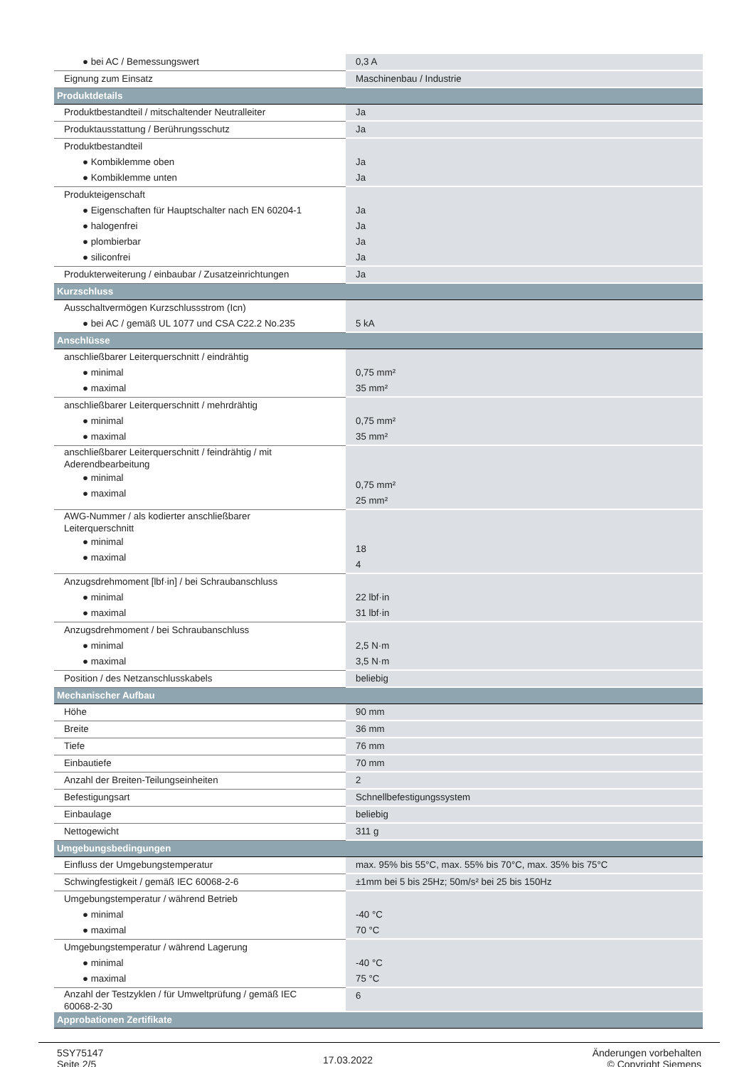| ● bei AC / Bemessungswert | 0,3 A |
| Eignung zum Einsatz | Maschinenbau / Industrie |
| Produktdetails | |
| Produktbestandteil / mitschaltender Neutralleiter | Ja |
| Produktausstattung / Berührungsschutz | Ja |
| Produktbestandteil ● Kombiklemme oben ● Kombiklemme unten | Ja Ja |
| Produkteigenschaft ● Eigenschaften für Hauptschalter nach EN 60204-1 ● halogenfrei ● plombierbar ● siliconfrei | Ja Ja Ja Ja |
| Produkterweiterung / einbaubar / Zusatzeinrichtungen | Ja |
| Kurzschluss | |
| Ausschaltvermögen Kurzschlussstrom (Icn) ● bei AC / gemäß UL 1077 und CSA C22.2 No.235 | 5 kA |
| Anschlüsse | |
| anschließbarer Leiterquerschnitt / eindrähtig ● minimal ● maximal | 0,75 mm² 35 mm² |
| anschließbarer Leiterquerschnitt / mehrdrähtig ● minimal ● maximal | 0,75 mm² 35 mm² |
| anschließbarer Leiterquerschnitt / feindrähtig / mit Aderendbearbeitung ● minimal ● maximal | 0,75 mm² 25 mm² |
| AWG-Nummer / als kodierter anschließbarer Leiterquerschnitt ● minimal ● maximal | 18 4 |
| Anzugsdrehmoment [lbf·in] / bei Schraubanschluss ● minimal ● maximal | 22 lbf·in 31 lbf·in |
| Anzugsdrehmoment / bei Schraubanschluss ● minimal ● maximal | 2,5 N·m 3,5 N·m |
| Position / des Netzanschlusskabels | beliebig |
| Mechanischer Aufbau | |
| Höhe | 90 mm |
| Breite | 36 mm |
| Tiefe | 76 mm |
| Einbautiefe | 70 mm |
| Anzahl der Breiten-Teilungseinheiten | 2 |
| Befestigungsart | Schnellbefestigungssystem |
| Einbaulage | beliebig |
| Nettogewicht | 311 g |
| Umgebungsbedingungen | |
| Einfluss der Umgebungstemperatur | max. 95% bis 55°C, max. 55% bis 70°C, max. 35% bis 75°C |
| Schwingfestigkeit / gemäß IEC 60068-2-6 | ±1mm bei 5 bis 25Hz; 50m/s² bei 25 bis 150Hz |
| Umgebungstemperatur / während Betrieb ● minimal ● maximal | -40 °C 70 °C |
| Umgebungstemperatur / während Lagerung ● minimal ● maximal | -40 °C 75 °C |
| Anzahl der Testzyklen / für Umweltprüfung / gemäß IEC 60068-2-30 | 6 |
| Approbationen Zertifikate | |
5SY75147
Seite 2/5
17.03.2022
Änderungen vorbehalten
© Copyright Siemens